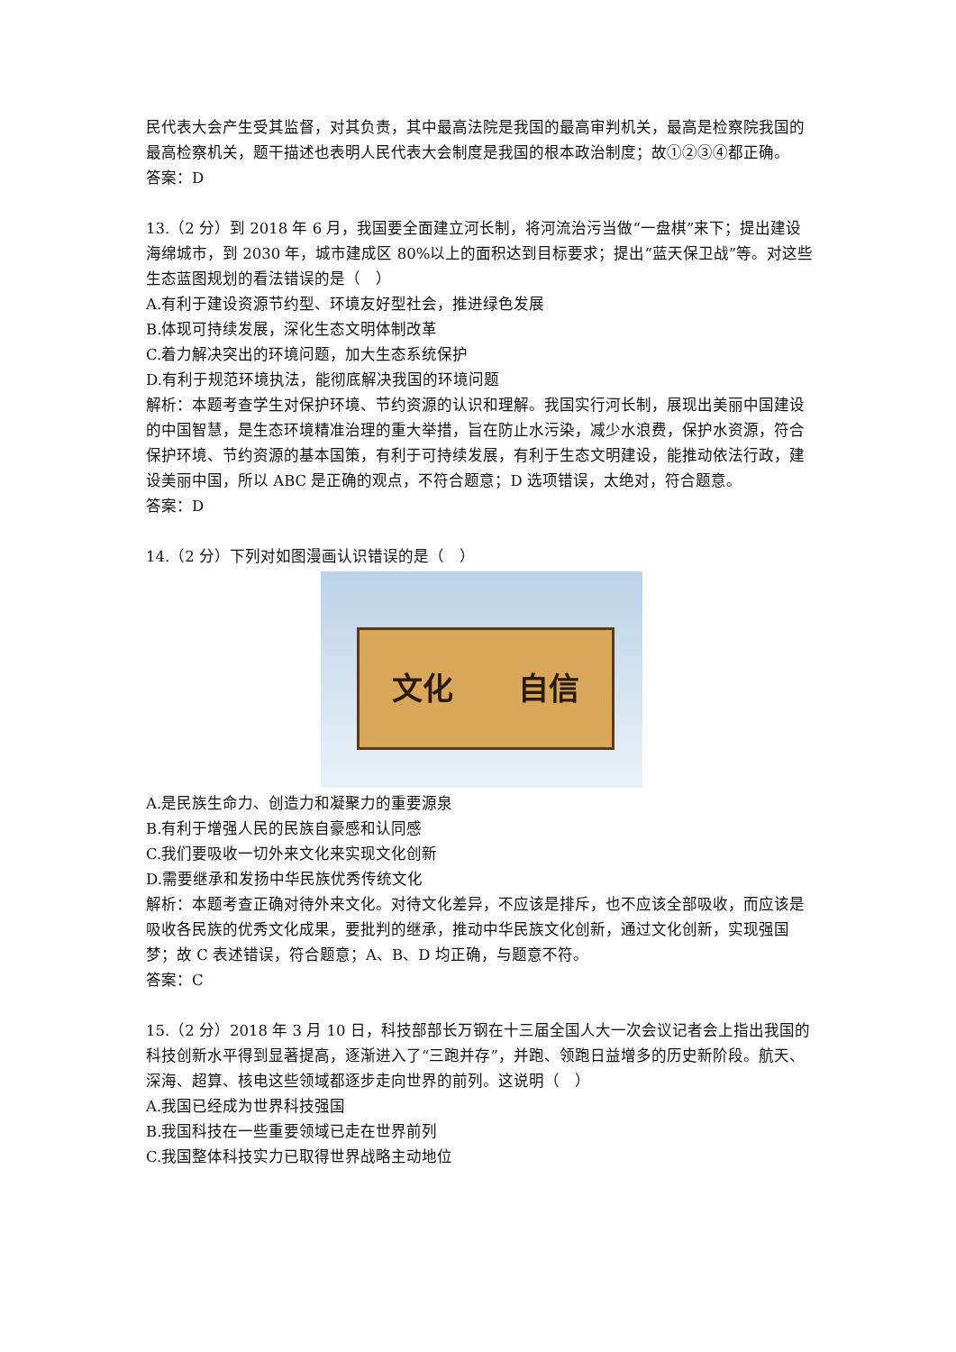民代表大会产生受其监督，对其负责，其中最高法院是我国的最高审判机关，最高是检察院我国的最高检察机关，题干描述也表明人民代表大会制度是我国的根本政治制度；故①②③④都正确。
答案：D
13.（2 分）到 2018 年 6 月，我国要全面建立河长制，将河流治污当做“一盘棋”来下；提出建设海绵城市，到 2030 年，城市建成区 80%以上的面积达到目标要求；提出“蓝天保卫战”等。对这些生态蓝图规划的看法错误的是（　）
A.有利于建设资源节约型、环境友好型社会，推进绿色发展
B.体现可持续发展，深化生态文明体制改革
C.着力解决突出的环境问题，加大生态系统保护
D.有利于规范环境执法，能彻底解决我国的环境问题
解析：本题考查学生对保护环境、节约资源的认识和理解。我国实行河长制，展现出美丽中国建设的中国智慧，是生态环境精准治理的重大举措，旨在防止水污染，减少水浪费，保护水资源，符合保护环境、节约资源的基本国策，有利于可持续发展，有利于生态文明建设，能推动依法行政，建设美丽中国，所以 ABC 是正确的观点，不符合题意；D 选项错误，太绝对，符合题意。
答案：D
14.（2 分）下列对如图漫画认识错误的是（　）
文化 自信
A.是民族生命力、创造力和凝聚力的重要源泉
B.有利于增强人民的民族自豪感和认同感
C.我们要吸收一切外来文化来实现文化创新
D.需要继承和发扬中华民族优秀传统文化
解析：本题考查正确对待外来文化。对待文化差异，不应该是排斥，也不应该全部吸收，而应该是吸收各民族的优秀文化成果，要批判的继承，推动中华民族文化创新，通过文化创新，实现强国梦；故 C 表述错误，符合题意；A、B、D 均正确，与题意不符。
答案：C
15.（2 分）2018 年 3 月 10 日，科技部部长万钢在十三届全国人大一次会议记者会上指出我国的科技创新水平得到显著提高，逐渐进入了“三跑并存”，并跑、领跑日益增多的历史新阶段。航天、深海、超算、核电这些领域都逐步走向世界的前列。这说明（　）
A.我国已经成为世界科技强国
B.我国科技在一些重要领域已走在世界前列
C.我国整体科技实力已取得世界战略主动地位